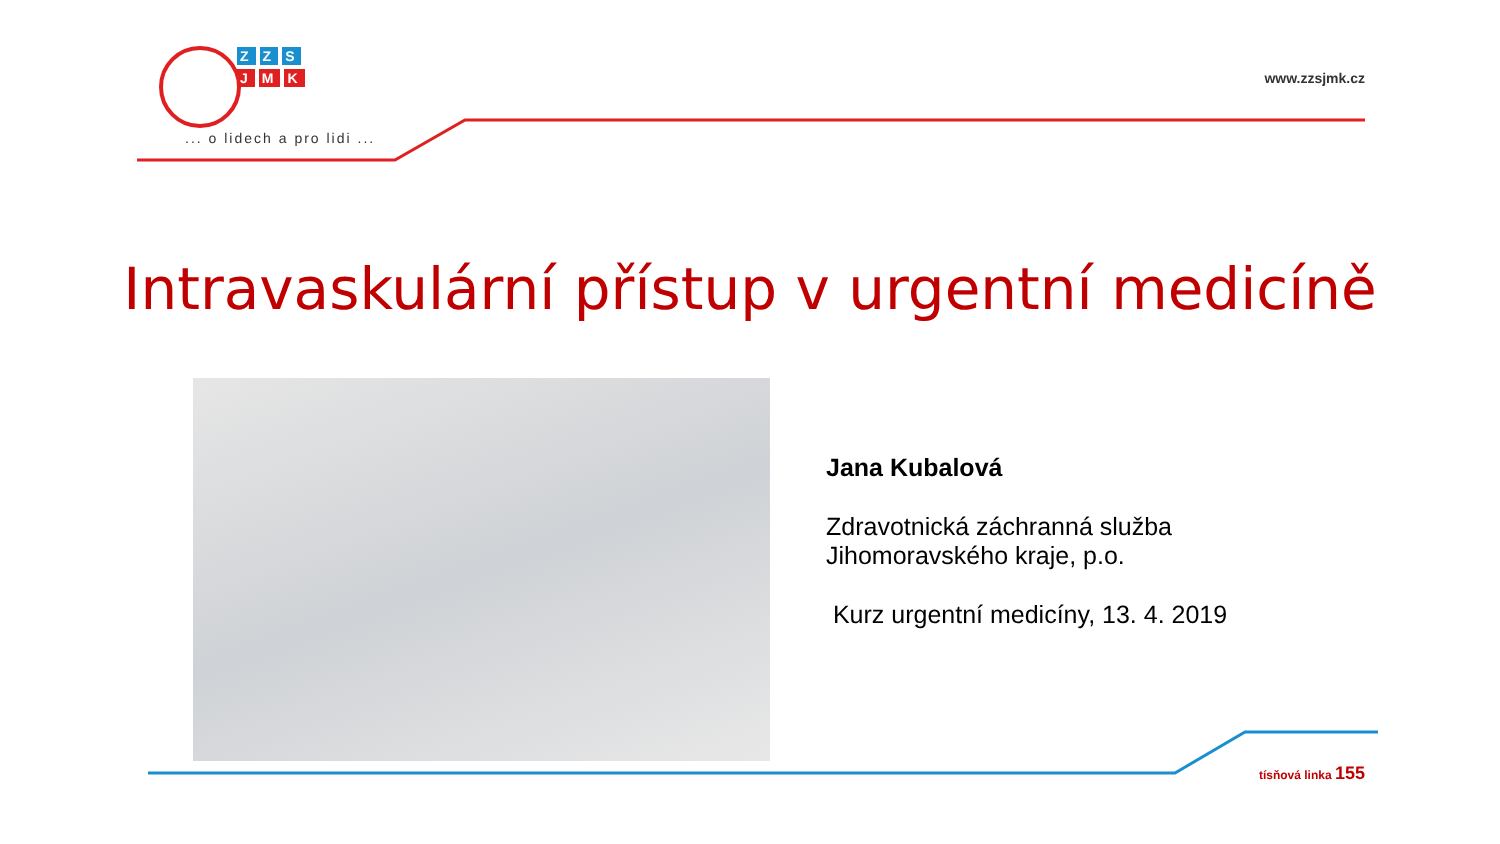Z Z S
J M K
... o lidech a pro lidi ...
www.zzsjmk.cz
Intravaskulární přístup v urgentní medicíně
Jana Kubalová
Zdravotnická záchranná služba
Jihomoravského kraje, p.o.
Kurz urgentní medicíny, 13. 4. 2019
tísňová linka 155